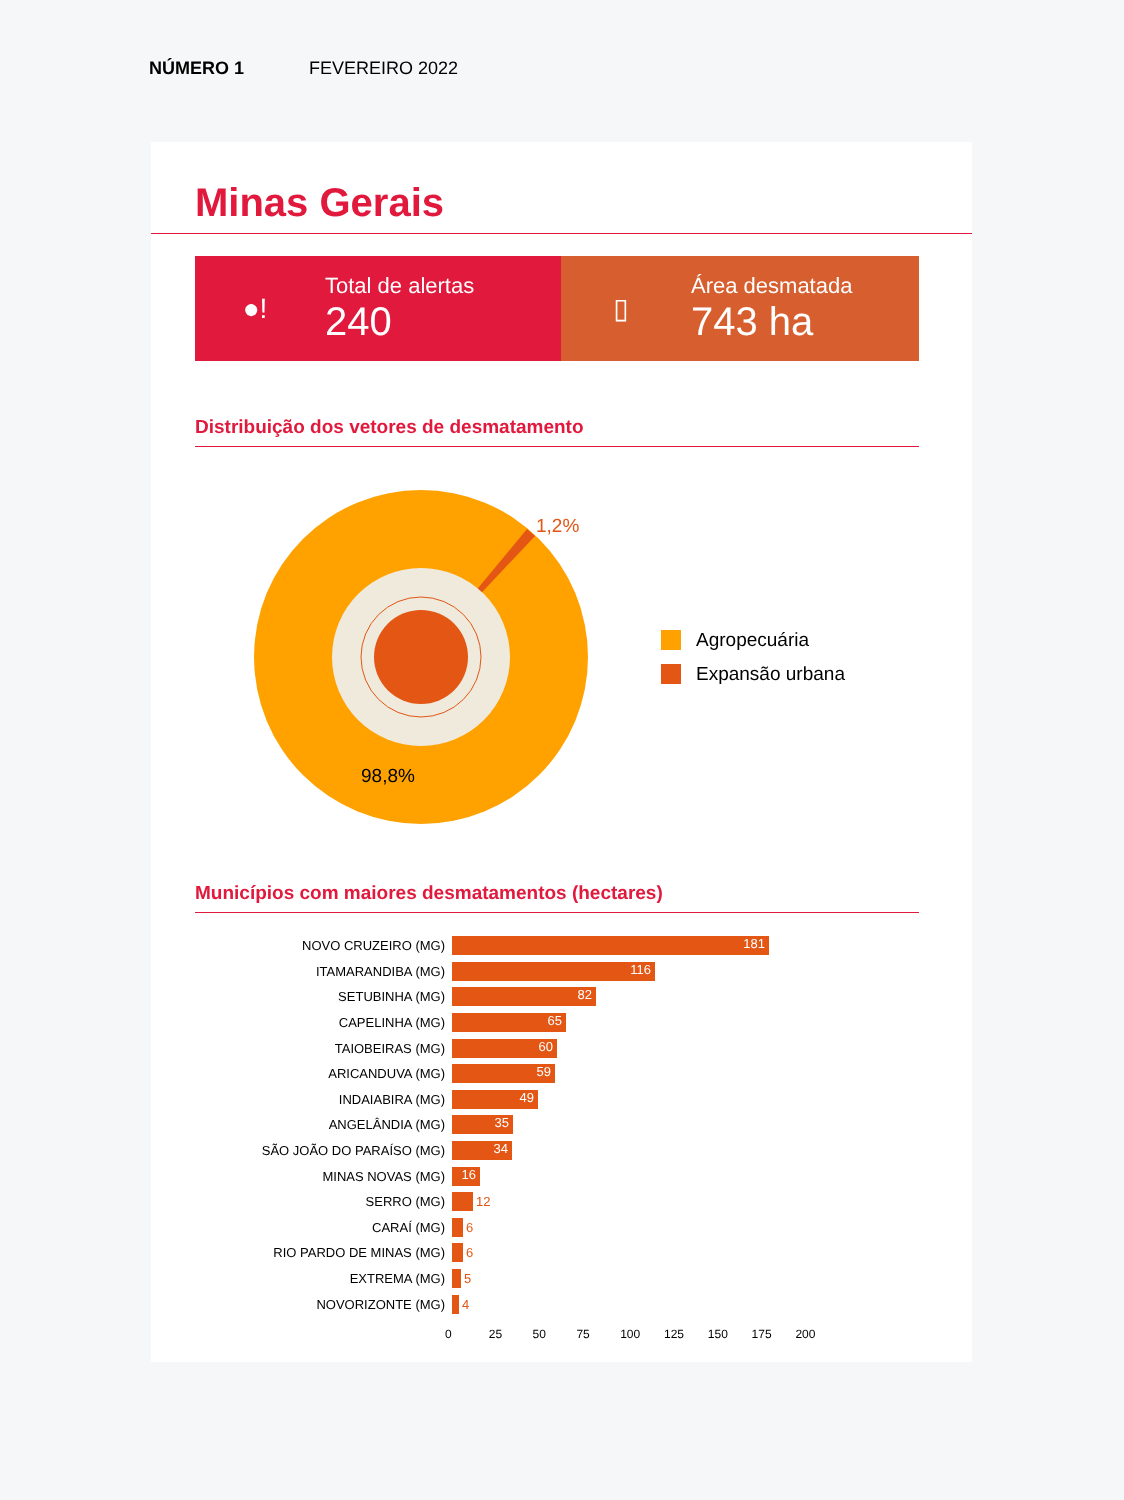NÚMERO 1 FEVEREIRO 2022
Minas Gerais
●!
Total de alertas
240
▯
Área desmatada
743 ha
Distribuição dos vetores de desmatamento
1,2%
98,8%
Agropecuária
Expansão urbana
Municípios com maiores desmatamentos (hectares)
NOVO CRUZEIRO (MG)
181
ITAMARANDIBA (MG)
116
SETUBINHA (MG)
82
CAPELINHA (MG)
65
TAIOBEIRAS (MG)
60
ARICANDUVA (MG)
59
INDAIABIRA (MG)
49
ANGELÂNDIA (MG)
35
SÃO JOÃO DO PARAÍSO (MG)
34
MINAS NOVAS (MG)
16
SERRO (MG) 12
CARAÍ (MG) 6
RIO PARDO DE MINAS (MG) 6
EXTREMA (MG) 5
NOVORIZONTE (MG) 4
0 25 50 75 100 125 150 175 200